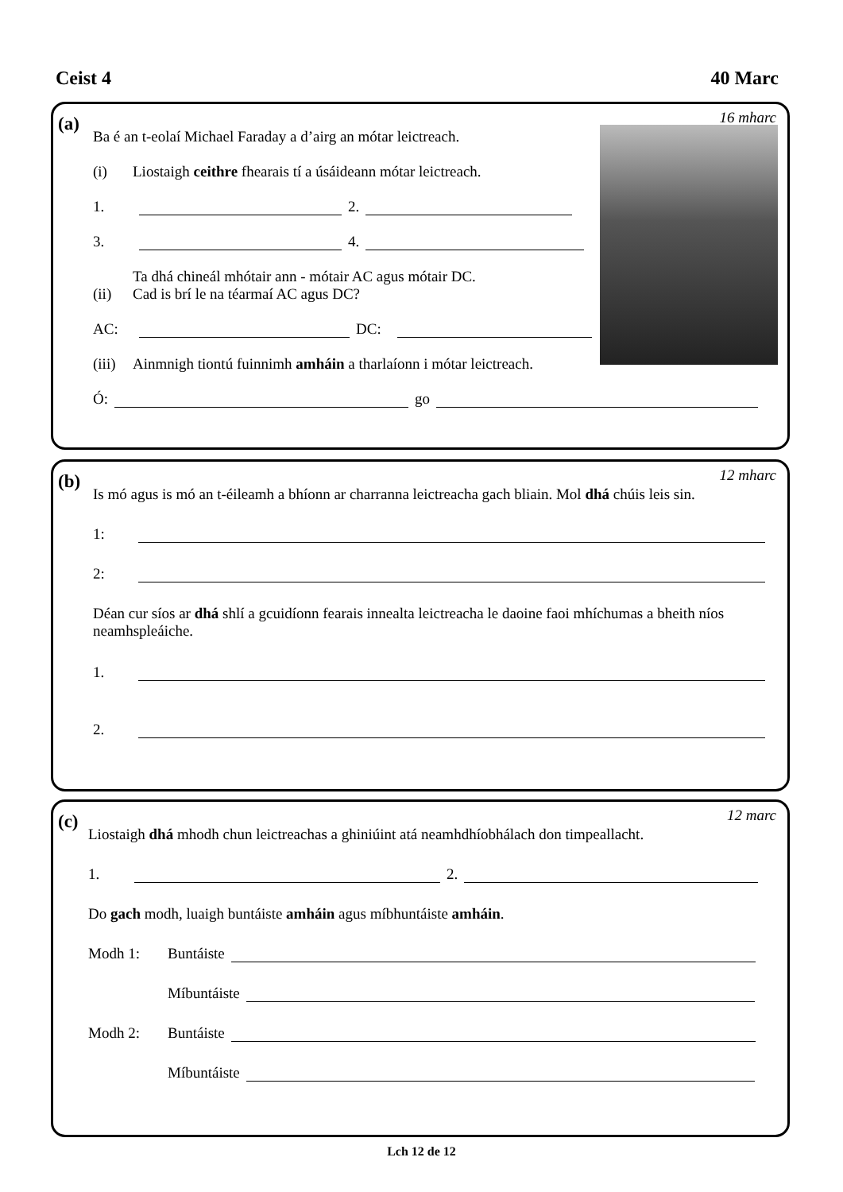Ceist 4 40 Marc
(a) 16 mharc
Ba é an t-eolaí Michael Faraday a d’airg an mótar leictreach.
(i) Liostaigh ceithre fhearais tí a úsáideann mótar leictreach.
1. 2.
3. 4.
(ii) Ta dhá chineál mhótair ann - mótair AC agus mótair DC.
Cad is brí le na téarmaí AC agus DC?
AC: DC:
(iii) Ainmnigh tiontú fuinnimh amháin a tharlaíonn i mótar leictreach.
Ó: go
(b) 12 mharc
Is mó agus is mó an t-éileamh a bhíonn ar charranna leictreacha gach bliain. Mol dhá chúis leis sin.
1:
2:
Déan cur síos ar dhá shlí a gcuidíonn fearais innealta leictreacha le daoine faoi mhíchumas a bheith níos neamhspleáiche.
1.
2.
(c) 12 marc
Liostaigh dhá mhodh chun leictreachas a ghiniúint atá neamhdhíobhálach don timpeallacht.
1. 2.
Do gach modh, luaigh buntáiste amháin agus míbhuntáiste amháin.
Modh 1: Buntáiste
Míbuntáiste
Modh 2: Buntáiste
Míbuntáiste
Lch 12 de 12